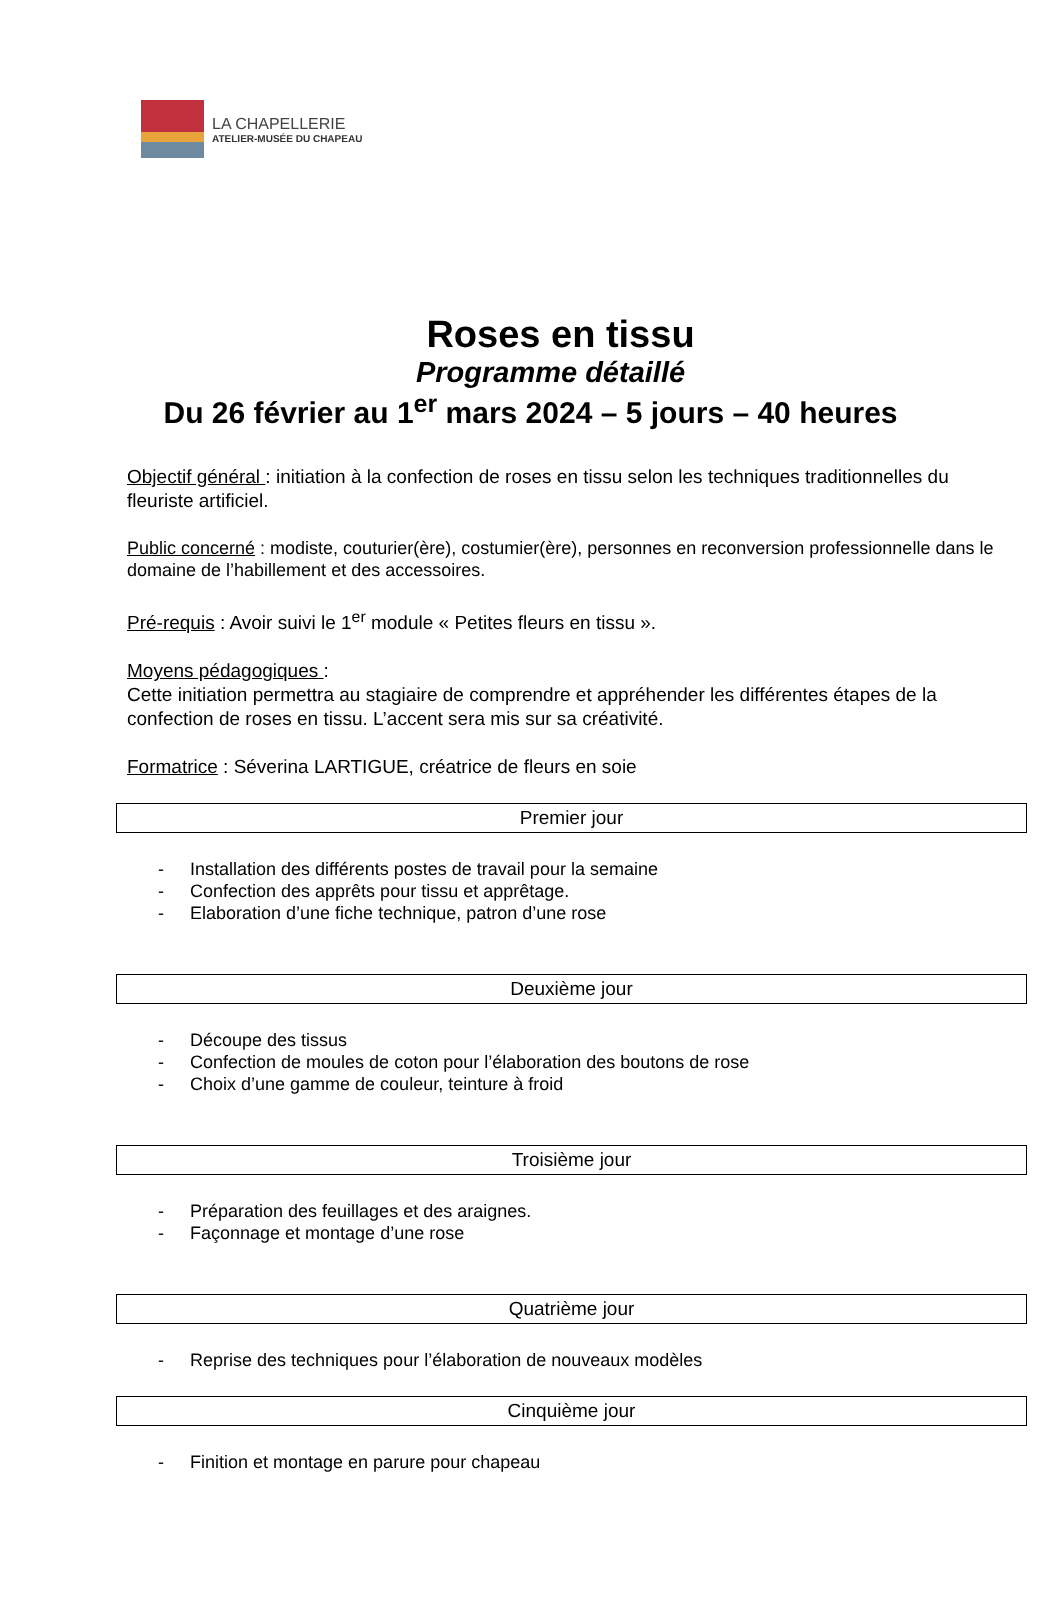LA CHAPELLERIE
ATELIER-MUSÉE DU CHAPEAU
Roses en tissu
Programme détaillé
Du 26 février au 1<sup>er</sup> mars 2024 – 5 jours – 40 heures
Objectif général : initiation à la confection de roses en tissu selon les techniques traditionnelles du fleuriste artificiel.
Public concerné : modiste, couturier(ère), costumier(ère), personnes en reconversion professionnelle dans le domaine de l’habillement et des accessoires.
Pré-requis : Avoir suivi le 1<sup>er</sup> module « Petites fleurs en tissu ».
Moyens pédagogiques :
Cette initiation permettra au stagiaire de comprendre et appréhender les différentes étapes de la confection de roses en tissu. L’accent sera mis sur sa créativité.
Formatrice : Séverina LARTIGUE, créatrice de fleurs en soie
Premier jour
- Installation des différents postes de travail pour la semaine
- Confection des apprêts pour tissu et apprêtage.
- Elaboration d’une fiche technique, patron d’une rose
Deuxième jour
- Découpe des tissus
- Confection de moules de coton pour l’élaboration des boutons de rose
- Choix d’une gamme de couleur, teinture à froid
Troisième jour
- Préparation des feuillages et des araignes.
- Façonnage et montage d’une rose
Quatrième jour
- Reprise des techniques pour l’élaboration de nouveaux modèles
Cinquième jour
- Finition et montage en parure pour chapeau